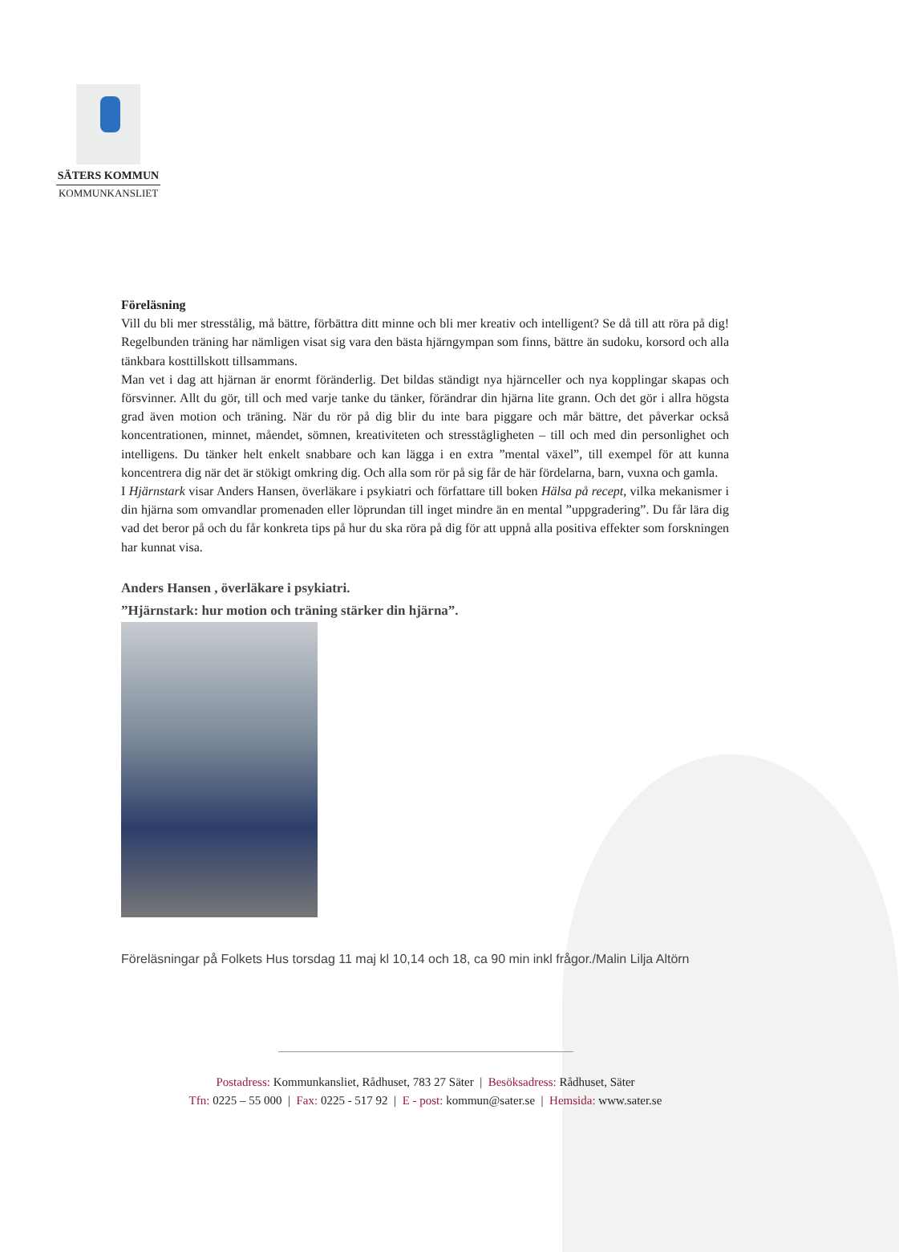SÄTERS KOMMUN
KOMMUNKANSLIET
Föreläsning
Vill du bli mer stresstålig, må bättre, förbättra ditt minne och bli mer kreativ och intelligent? Se då till att röra på dig! Regelbunden träning har nämligen visat sig vara den bästa hjärngympan som finns, bättre än sudoku, korsord och alla tänkbara kosttillskott tillsammans.
Man vet i dag att hjärnan är enormt föränderlig. Det bildas ständigt nya hjärnceller och nya kopplingar skapas och försvinner. Allt du gör, till och med varje tanke du tänker, förändrar din hjärna lite grann. Och det gör i allra högsta grad även motion och träning. När du rör på dig blir du inte bara piggare och mår bättre, det påverkar också koncentrationen, minnet, måendet, sömnen, kreativiteten och stresstågligheten – till och med din personlighet och intelligens. Du tänker helt enkelt snabbare och kan lägga i en extra ”mental växel”, till exempel för att kunna koncentrera dig när det är stökigt omkring dig. Och alla som rör på sig får de här fördelarna, barn, vuxna och gamla.
I Hjärnstark visar Anders Hansen, överläkare i psykiatri och författare till boken Hälsa på recept, vilka mekanismer i din hjärna som omvandlar promenaden eller löprundan till inget mindre än en mental ”uppgradering”. Du får lära dig vad det beror på och du får konkreta tips på hur du ska röra på dig för att uppnå alla positiva effekter som forskningen har kunnat visa.
Anders Hansen , överläkare i psykiatri.
”Hjärnstark: hur motion och träning stärker din hjärna”.
Föreläsningar på Folkets Hus torsdag 11 maj kl 10,14 och 18, ca 90 min inkl frågor./Malin Lilja Altörn
Postadress: Kommunkansliet, Rådhuset, 783 27 Säter | Besöksadress: Rådhuset, Säter
Tfn: 0225 – 55 000 | Fax: 0225 - 517 92 | E - post: kommun@sater.se | Hemsida: www.sater.se